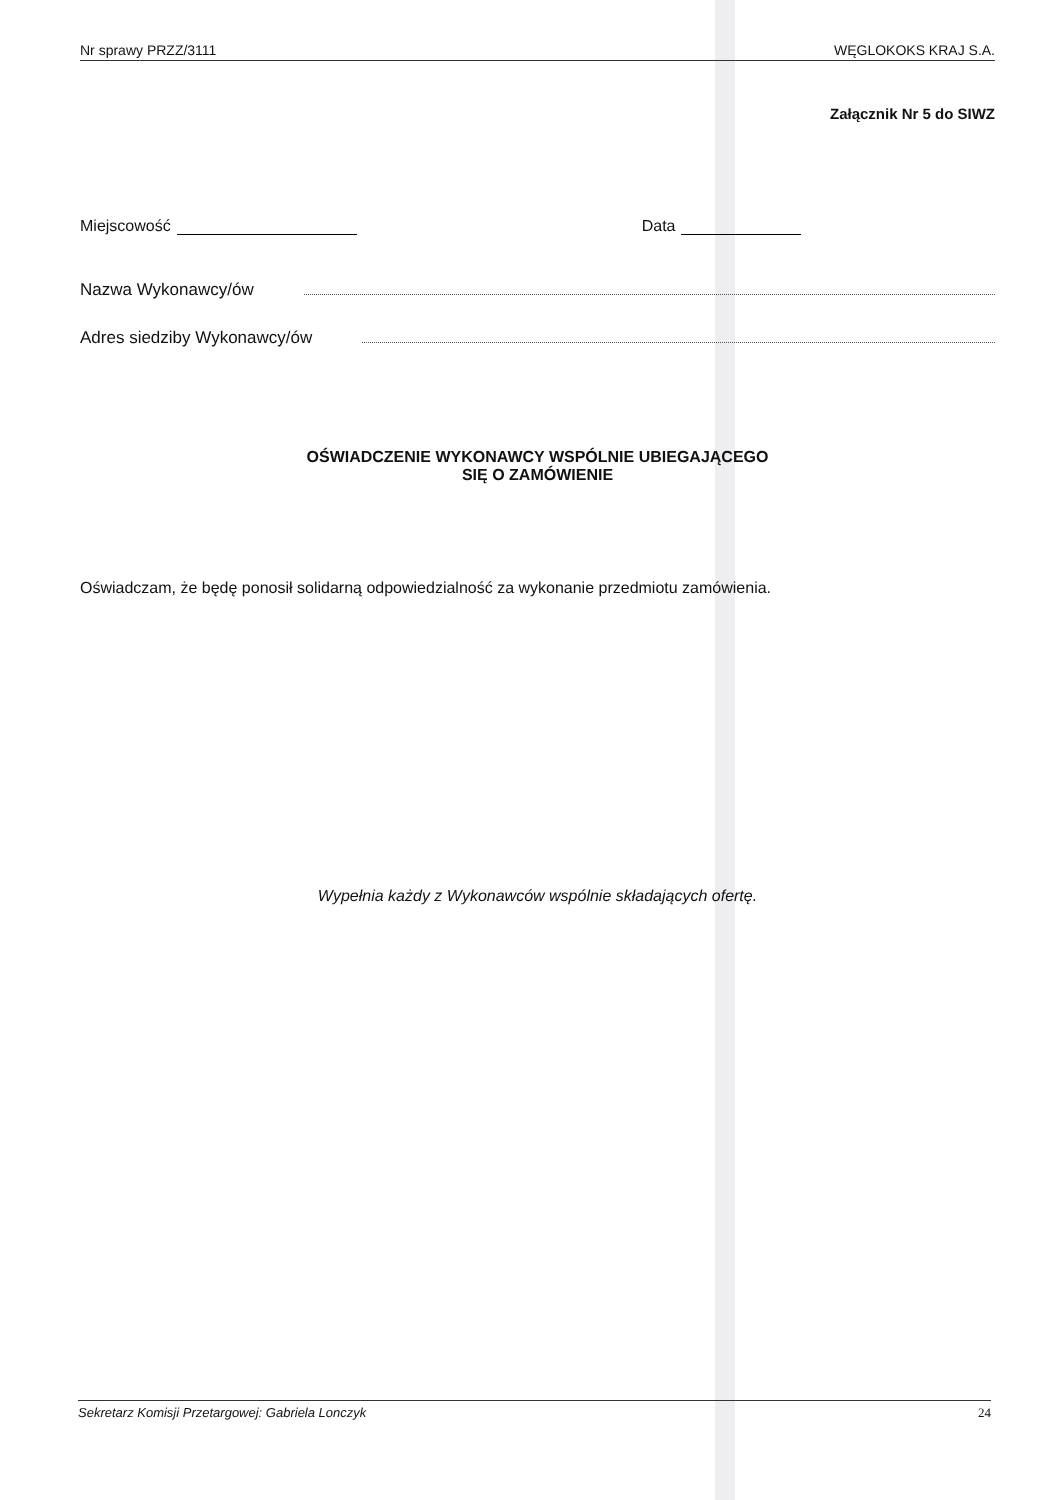Nr sprawy PRZZ/3111 WĘGLOKOKS KRAJ S.A.
Załącznik Nr 5 do SIWZ
Miejscowość Data
Nazwa Wykonawcy/ów
Adres siedziby Wykonawcy/ów
OŚWIADCZENIE WYKONAWCY WSPÓLNIE UBIEGAJĄCEGO
SIĘ O ZAMÓWIENIE
Oświadczam, że będę ponosił solidarną odpowiedzialność za wykonanie przedmiotu zamówienia.
Wypełnia każdy z Wykonawców wspólnie składających ofertę.
Sekretarz Komisji Przetargowej: Gabriela Lonczyk 24